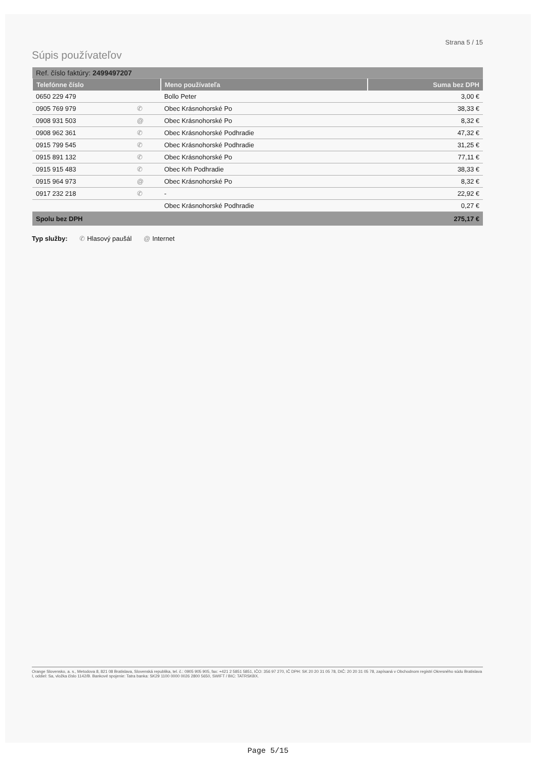Strana 5 / 15
Súpis používateľov
| Ref. číslo faktúry: 2499497207 | | | |
| Telefónne číslo | | Meno používateľa | Suma bez DPH |
| 0650 229 479 | | Bollo Peter | 3,00 € |
| 0905 769 979 | ✆ | Obec Krásnohorské Po | 38,33 € |
| 0908 931 503 | @ | Obec Krásnohorské Po | 8,32 € |
| 0908 962 361 | ✆ | Obec Krásnohorské Podhradie | 47,32 € |
| 0915 799 545 | ✆ | Obec Krásnohorské Podhradie | 31,25 € |
| 0915 891 132 | ✆ | Obec Krásnohorské Po | 77,11 € |
| 0915 915 483 | ✆ | Obec Krh Podhradie | 38,33 € |
| 0915 964 973 | @ | Obec Krásnohorské Po | 8,32 € |
| 0917 232 218 | ✆ | - | 22,92 € |
| | | Obec Krásnohorské Podhradie | 0,27 € |
| Spolu bez DPH | | | 275,17 € |
Typ služby: ✆ Hlasový paušál @ Internet
Orange Slovensko, a. s., Metodova 8, 821 08 Bratislava, Slovenská republika, tel. č.: 0905 905 905, fax: +421 2 5851 5851, IČO: 356 97 270, IČ DPH: SK 20 20 31 05 78, DIČ: 20 20 31 05 78, zapísaná v Obchodnom registri Okresného súdu Bratislava I, oddiel: Sa, vložka číslo 1142/B. Bankové spojenie: Tatra banka: SK29 1100 0000 0026 2800 5650, SWIFT / BIC: TATRSKBX.
Page 5/15